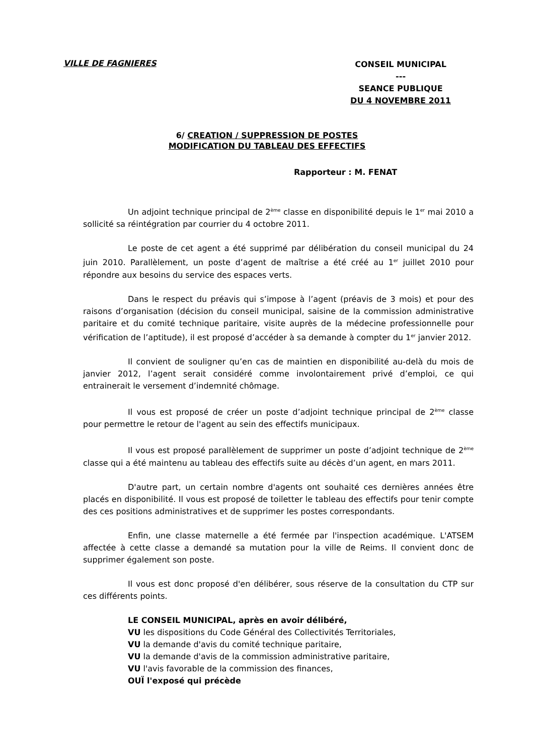VILLE DE FAGNIERES
CONSEIL MUNICIPAL
---
SEANCE PUBLIQUE
DU 4 NOVEMBRE 2011
6/ CREATION / SUPPRESSION DE POSTES
MODIFICATION DU TABLEAU DES EFFECTIFS
Rapporteur : M. FENAT
Un adjoint technique principal de 2<sup>ème</sup> classe en disponibilité depuis le 1<sup>er</sup> mai 2010 a sollicité sa réintégration par courrier du 4 octobre 2011.
Le poste de cet agent a été supprimé par délibération du conseil municipal du 24 juin 2010. Parallèlement, un poste d’agent de maîtrise a été créé au 1<sup>er</sup> juillet 2010 pour répondre aux besoins du service des espaces verts.
Dans le respect du préavis qui s’impose à l’agent (préavis de 3 mois) et pour des raisons d’organisation (décision du conseil municipal, saisine de la commission administrative paritaire et du comité technique paritaire, visite auprès de la médecine professionnelle pour vérification de l’aptitude), il est proposé d’accéder à sa demande à compter du 1<sup>er</sup> janvier 2012.
Il convient de souligner qu’en cas de maintien en disponibilité au-delà du mois de janvier 2012, l’agent serait considéré comme involontairement privé d’emploi, ce qui entrainerait le versement d’indemnité chômage.
Il vous est proposé de créer un poste d’adjoint technique principal de 2<sup>ème</sup> classe pour permettre le retour de l'agent au sein des effectifs municipaux.
Il vous est proposé parallèlement de supprimer un poste d’adjoint technique de 2<sup>ème</sup> classe qui a été maintenu au tableau des effectifs suite au décès d’un agent, en mars 2011.
D'autre part, un certain nombre d'agents ont souhaité ces dernières années être placés en disponibilité. Il vous est proposé de toiletter le tableau des effectifs pour tenir compte des ces positions administratives et de supprimer les postes correspondants.
Enfin, une classe maternelle a été fermée par l'inspection académique. L'ATSEM affectée à cette classe a demandé sa mutation pour la ville de Reims. Il convient donc de supprimer également son poste.
Il vous est donc proposé d'en délibérer, sous réserve de la consultation du CTP sur ces différents points.
LE CONSEIL MUNICIPAL, après en avoir délibéré,
VU les dispositions du Code Général des Collectivités Territoriales,
VU la demande d'avis du comité technique paritaire,
VU la demande d'avis de la commission administrative paritaire,
VU l'avis favorable de la commission des finances,
OUÏ l'exposé qui précède